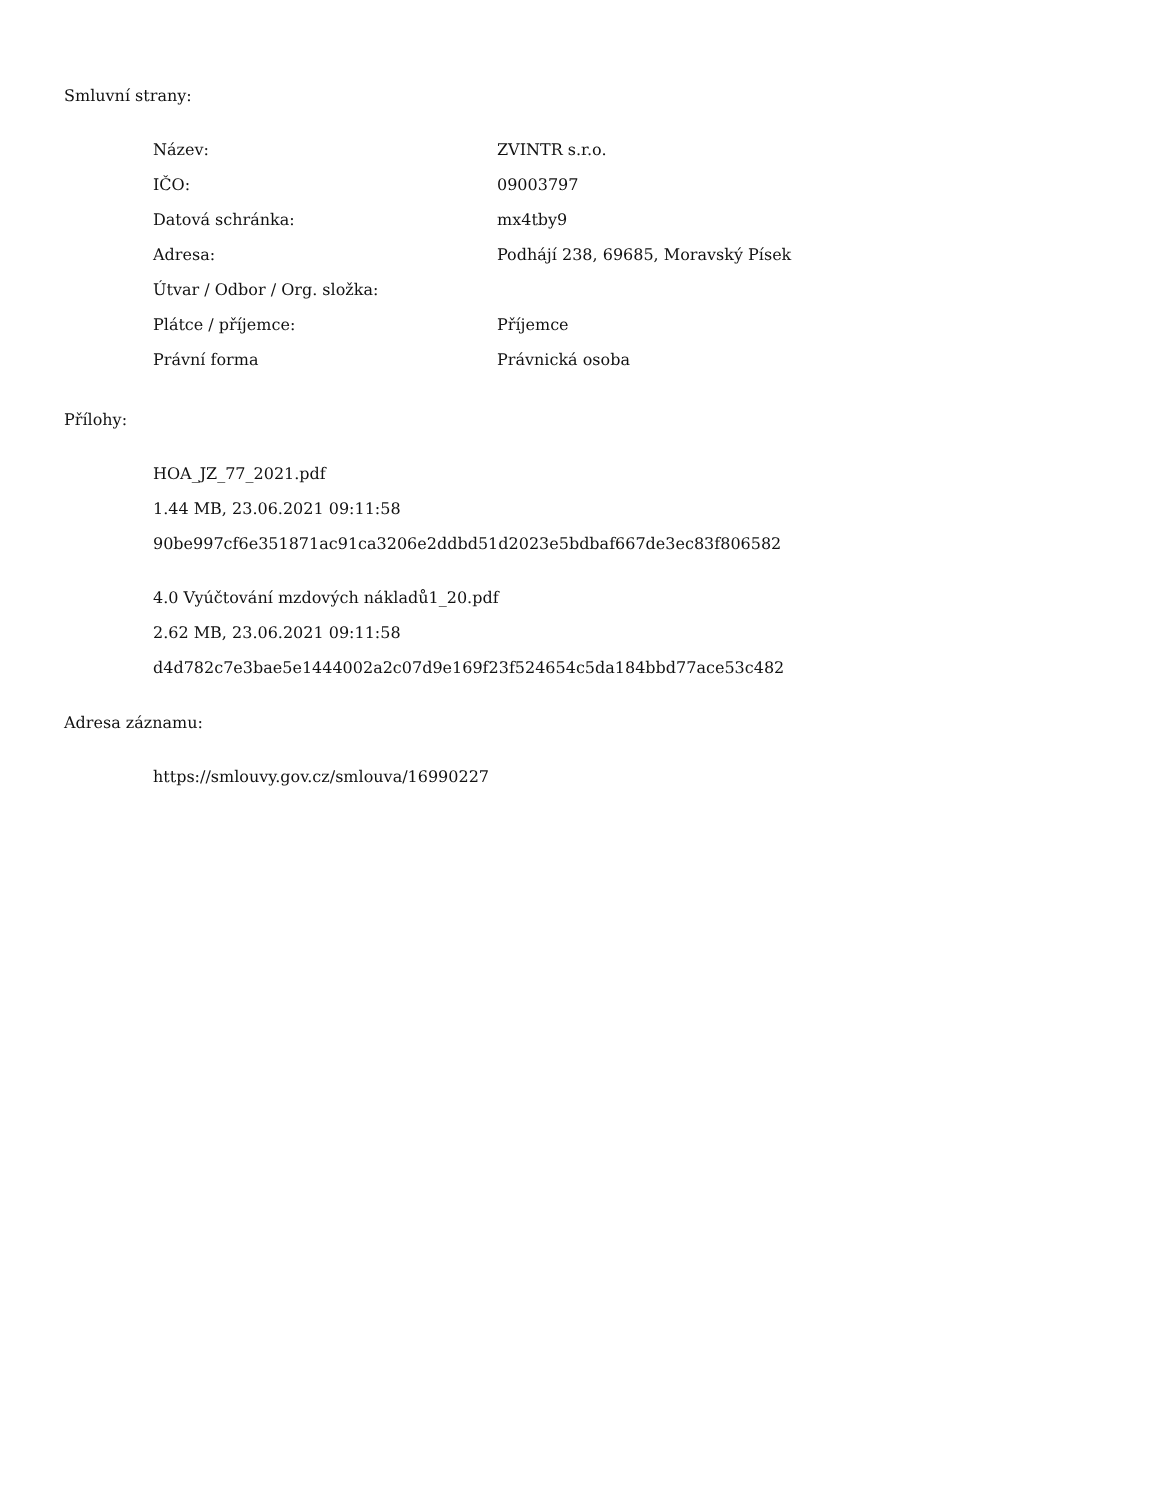Smluvní strany:
| Název: | ZVINTR s.r.o. |
| IČO: | 09003797 |
| Datová schránka: | mx4tby9 |
| Adresa: | Podhájí 238, 69685, Moravský Písek |
| Útvar / Odbor / Org. složka: | |
| Plátce / příjemce: | Příjemce |
| Právní forma | Právnická osoba |
Přílohy:
HOA_JZ_77_2021.pdf
1.44 MB, 23.06.2021 09:11:58
90be997cf6e351871ac91ca3206e2ddbd51d2023e5bdbaf667de3ec83f806582
4.0 Vyúčtování mzdových nákladů1_20.pdf
2.62 MB, 23.06.2021 09:11:58
d4d782c7e3bae5e1444002a2c07d9e169f23f524654c5da184bbd77ace53c482
Adresa záznamu:
https://smlouvy.gov.cz/smlouva/16990227